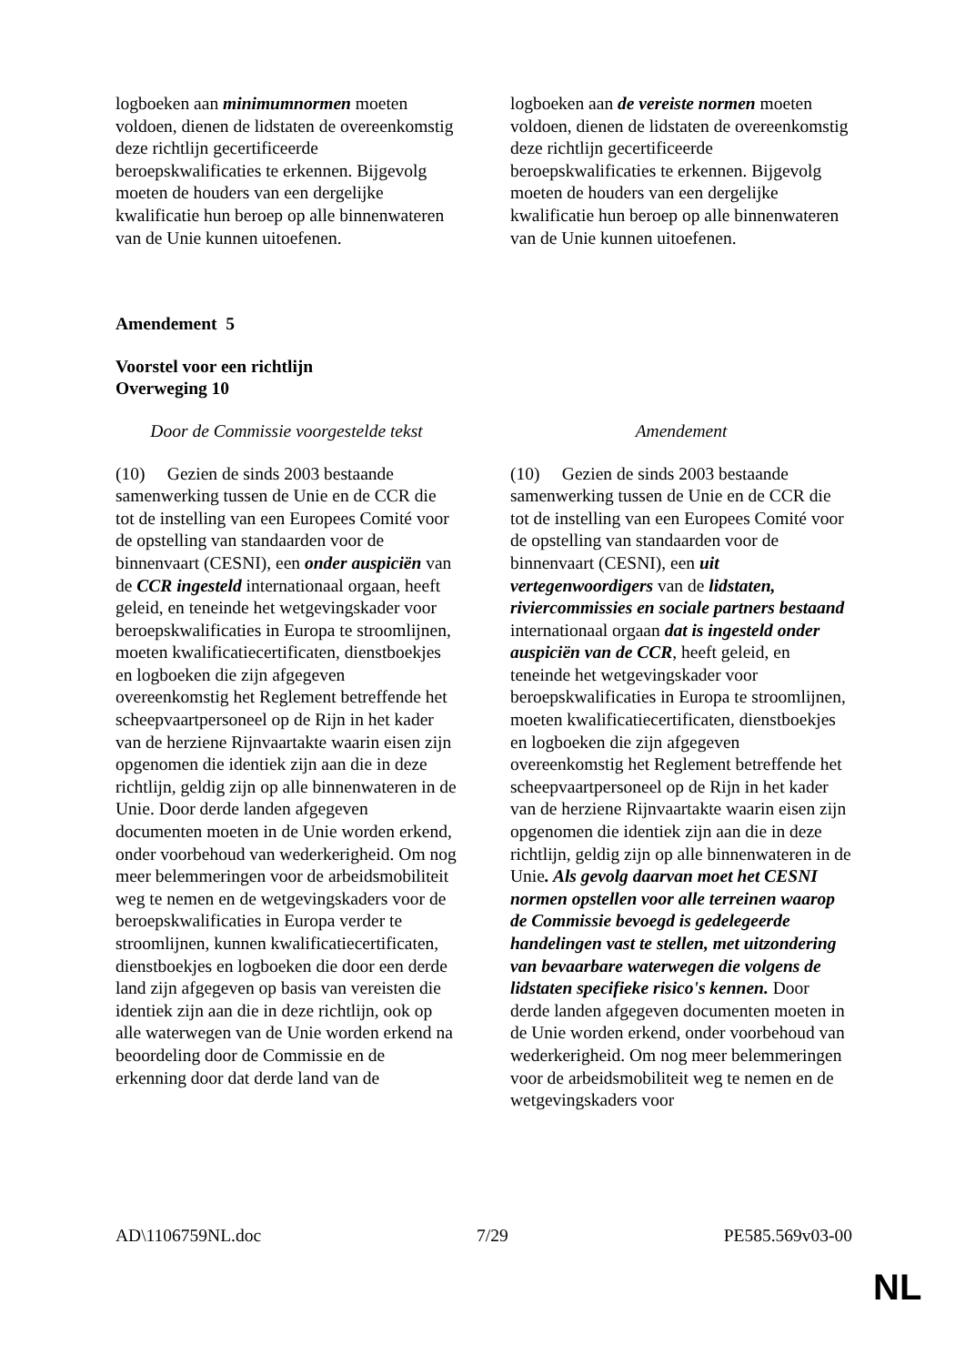| logboeken aan minimumnormen moeten voldoen, dienen de lidstaten de overeenkomstig deze richtlijn gecertificeerde beroepskwalificaties te erkennen. Bijgevolg moeten de houders van een dergelijke kwalificatie hun beroep op alle binnenwateren van de Unie kunnen uitoefenen. | | logboeken aan de vereiste normen moeten voldoen, dienen de lidstaten de overeenkomstig deze richtlijn gecertificeerde beroepskwalificaties te erkennen. Bijgevolg moeten de houders van een dergelijke kwalificatie hun beroep op alle binnenwateren van de Unie kunnen uitoefenen. |
Amendement 5
Voorstel voor een richtlijn
Overweging 10
| Door de Commissie voorgestelde tekst | | Amendement |
| (10) Gezien de sinds 2003 bestaande samenwerking tussen de Unie en de CCR die tot de instelling van een Europees Comité voor de opstelling van standaarden voor de binnenvaart (CESNI), een onder auspiciën van de CCR ingesteld internationaal orgaan, heeft geleid, en teneinde het wetgevingskader voor beroepskwalificaties in Europa te stroomlijnen, moeten kwalificatiecertificaten, dienstboekjes en logboeken die zijn afgegeven overeenkomstig het Reglement betreffende het scheepvaartpersoneel op de Rijn in het kader van de herziene Rijnvaartakte waarin eisen zijn opgenomen die identiek zijn aan die in deze richtlijn, geldig zijn op alle binnenwateren in de Unie. Door derde landen afgegeven documenten moeten in de Unie worden erkend, onder voorbehoud van wederkerigheid. Om nog meer belemmeringen voor de arbeidsmobiliteit weg te nemen en de wetgevingskaders voor de beroepskwalificaties in Europa verder te stroomlijnen, kunnen kwalificatiecertificaten, dienstboekjes en logboeken die door een derde land zijn afgegeven op basis van vereisten die identiek zijn aan die in deze richtlijn, ook op alle waterwegen van de Unie worden erkend na beoordeling door de Commissie en de erkenning door dat derde land van de | | (10) Gezien de sinds 2003 bestaande samenwerking tussen de Unie en de CCR die tot de instelling van een Europees Comité voor de opstelling van standaarden voor de binnenvaart (CESNI), een uit vertegenwoordigers van de lidstaten, riviercommissies en sociale partners bestaand internationaal orgaan dat is ingesteld onder auspiciën van de CCR , heeft geleid, en teneinde het wetgevingskader voor beroepskwalificaties in Europa te stroomlijnen, moeten kwalificatiecertificaten, dienstboekjes en logboeken die zijn afgegeven overeenkomstig het Reglement betreffende het scheepvaartpersoneel op de Rijn in het kader van de herziene Rijnvaartakte waarin eisen zijn opgenomen die identiek zijn aan die in deze richtlijn, geldig zijn op alle binnenwateren in de Unie . Als gevolg daarvan moet het CESNI normen opstellen voor alle terreinen waarop de Commissie bevoegd is gedelegeerde handelingen vast te stellen, met uitzondering van bevaarbare waterwegen die volgens de lidstaten specifieke risico's kennen. Door derde landen afgegeven documenten moeten in de Unie worden erkend, onder voorbehoud van wederkerigheid. Om nog meer belemmeringen voor de arbeidsmobiliteit weg te nemen en de wetgevingskaders voor |
AD\1106759NL.doc 7/29 PE585.569v03-00
NL